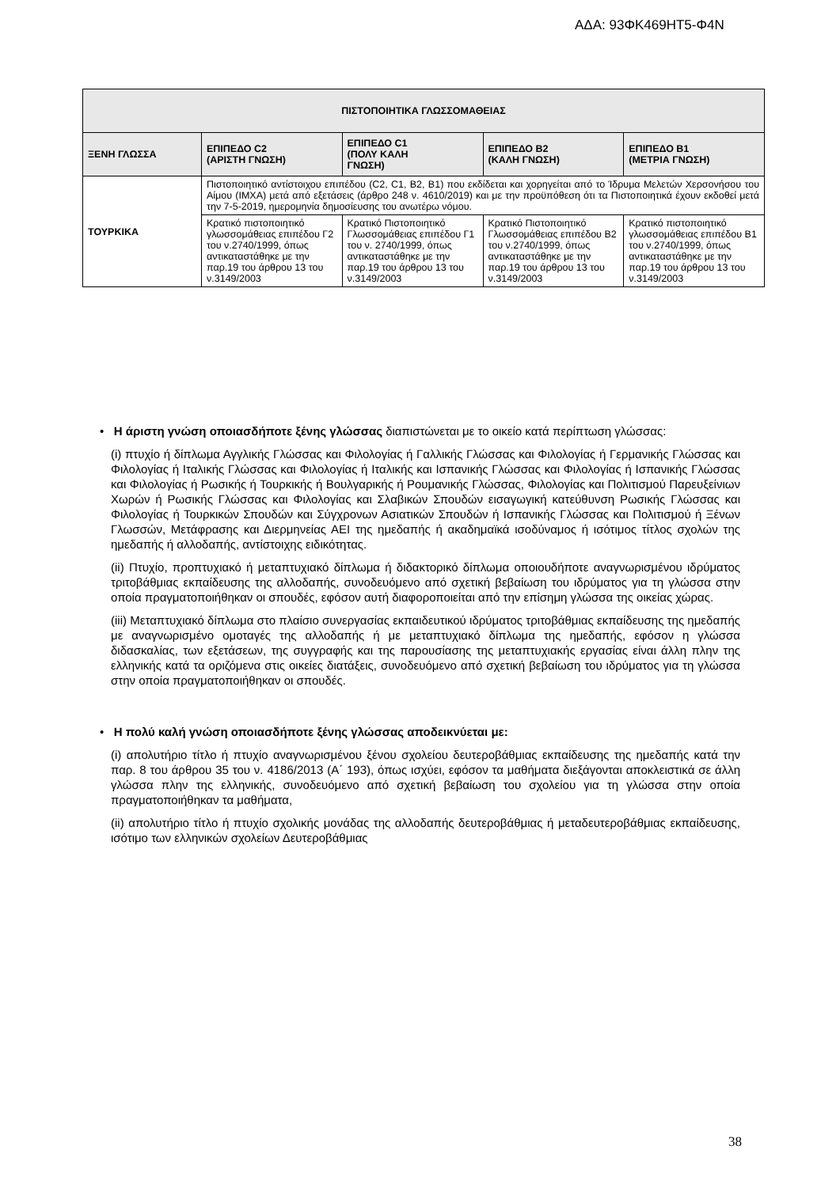ΑΔΑ: 93ΦΚ469ΗΤ5-Φ4Ν
| ΠΙΣΤΟΠΟΙΗΤΙΚΑ ΓΛΩΣΣΟΜΑΘΕΙΑΣ | | | | |
| --- | --- | --- | --- | --- |
| ΞΕΝΗ ΓΛΩΣΣΑ | ΕΠΙΠΕΔΟ C2 (ΑΡΙΣΤΗ ΓΝΩΣΗ) | ΕΠΙΠΕΔΟ C1 (ΠΟΛΥ ΚΑΛΗ ΓΝΩΣΗ) | ΕΠΙΠΕΔΟ Β2 (ΚΑΛΗ ΓΝΩΣΗ) | ΕΠΙΠΕΔΟ Β1 (ΜΕΤΡΙΑ ΓΝΩΣΗ) |
| ΤΟΥΡΚΙΚΑ | Πιστοποιητικό αντίστοιχου επιπέδου (C2, C1, B2, B1) που εκδίδεται και χορηγείται από το Ίδρυμα Μελετών Χερσονήσου του Αίμου (ΙΜΧΑ) μετά από εξετάσεις (άρθρο 248 ν. 4610/2019) και με την προϋπόθεση ότι τα Πιστοποιητικά έχουν εκδοθεί μετά την 7-5-2019, ημερομηνία δημοσίευσης του ανωτέρω νόμου. | | | |
| | Κρατικό πιστοποιητικό γλωσσομάθειας επιπέδου Γ2 του ν.2740/1999, όπως αντικαταστάθηκε με την παρ.19 του άρθρου 13 του ν.3149/2003 | Κρατικό Πιστοποιητικό Γλωσσομάθειας επιπέδου Γ1 του ν. 2740/1999, όπως αντικαταστάθηκε με την παρ.19 του άρθρου 13 του ν.3149/2003 | Κρατικό Πιστοποιητικό Γλωσσομάθειας επιπέδου Β2 του ν.2740/1999, όπως αντικαταστάθηκε με την παρ.19 του άρθρου 13 του ν.3149/2003 | Κρατικό πιστοποιητικό γλωσσομάθειας επιπέδου Β1 του ν.2740/1999, όπως αντικαταστάθηκε με την παρ.19 του άρθρου 13 του ν.3149/2003 |
• Η άριστη γνώση οποιασδήποτε ξένης γλώσσας διαπιστώνεται με το οικείο κατά περίπτωση γλώσσας:
(i) πτυχίο ή δίπλωμα Αγγλικής Γλώσσας και Φιλολογίας ή Γαλλικής Γλώσσας και Φιλολογίας ή Γερμανικής Γλώσσας και Φιλολογίας ή Ιταλικής Γλώσσας και Φιλολογίας ή Ιταλικής και Ισπανικής Γλώσσας και Φιλολογίας ή Ισπανικής Γλώσσας και Φιλολογίας ή Ρωσικής ή Τουρκικής ή Βουλγαρικής ή Ρουμανικής Γλώσσας, Φιλολογίας και Πολιτισμού Παρευξείνιων Χωρών ή Ρωσικής Γλώσσας και Φιλολογίας και Σλαβικών Σπουδών εισαγωγική κατεύθυνση Ρωσικής Γλώσσας και Φιλολογίας ή Τουρκικών Σπουδών και Σύγχρονων Ασιατικών Σπουδών ή Ισπανικής Γλώσσας και Πολιτισμού ή Ξένων Γλωσσών, Μετάφρασης και Διερμηνείας ΑΕΙ της ημεδαπής ή ακαδημαϊκά ισοδύναμος ή ισότιμος τίτλος σχολών της ημεδαπής ή αλλοδαπής, αντίστοιχης ειδικότητας.
(ii) Πτυχίο, προπτυχιακό ή μεταπτυχιακό δίπλωμα ή διδακτορικό δίπλωμα οποιουδήποτε αναγνωρισμένου ιδρύματος τριτοβάθμιας εκπαίδευσης της αλλοδαπής, συνοδευόμενο από σχετική βεβαίωση του ιδρύματος για τη γλώσσα στην οποία πραγματοποιήθηκαν οι σπουδές, εφόσον αυτή διαφοροποιείται από την επίσημη γλώσσα της οικείας χώρας.
(iii) Μεταπτυχιακό δίπλωμα στο πλαίσιο συνεργασίας εκπαιδευτικού ιδρύματος τριτοβάθμιας εκπαίδευσης της ημεδαπής με αναγνωρισμένο ομοταγές της αλλοδαπής ή με μεταπτυχιακό δίπλωμα της ημεδαπής, εφόσον η γλώσσα διδασκαλίας, των εξετάσεων, της συγγραφής και της παρουσίασης της μεταπτυχιακής εργασίας είναι άλλη πλην της ελληνικής κατά τα οριζόμενα στις οικείες διατάξεις, συνοδευόμενο από σχετική βεβαίωση του ιδρύματος για τη γλώσσα στην οποία πραγματοποιήθηκαν οι σπουδές.
• Η πολύ καλή γνώση οποιασδήποτε ξένης γλώσσας αποδεικνύεται με:
(i) απολυτήριο τίτλο ή πτυχίο αναγνωρισμένου ξένου σχολείου δευτεροβάθμιας εκπαίδευσης της ημεδαπής κατά την παρ. 8 του άρθρου 35 του ν. 4186/2013 (Α΄ 193), όπως ισχύει, εφόσον τα μαθήματα διεξάγονται αποκλειστικά σε άλλη γλώσσα πλην της ελληνικής, συνοδευόμενο από σχετική βεβαίωση του σχολείου για τη γλώσσα στην οποία πραγματοποιήθηκαν τα μαθήματα,
(ii) απολυτήριο τίτλο ή πτυχίο σχολικής μονάδας της αλλοδαπής δευτεροβάθμιας ή μεταδευτεροβάθμιας εκπαίδευσης, ισότιμο των ελληνικών σχολείων Δευτεροβάθμιας
38